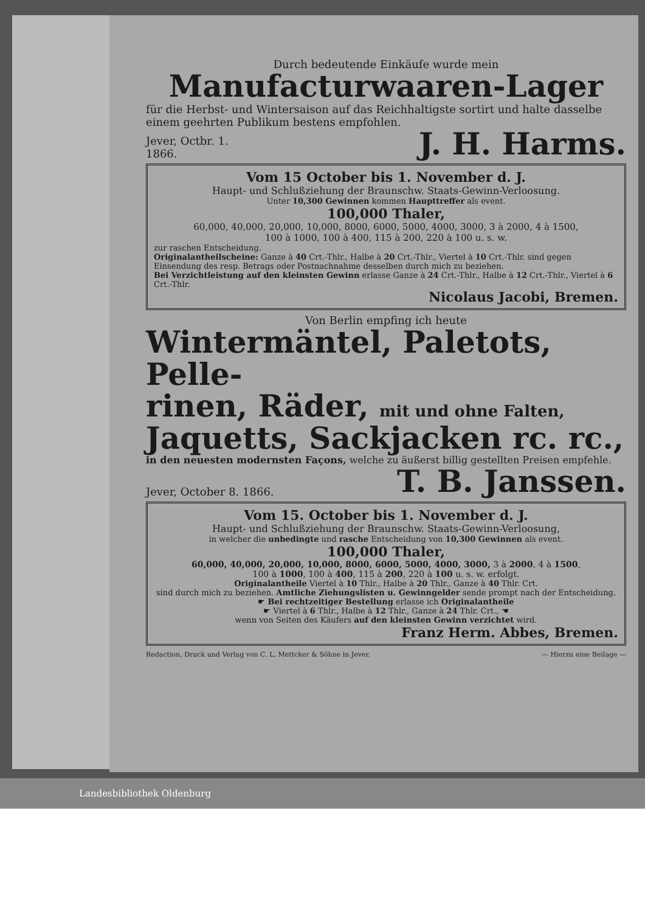Durch bedeutende Einkäufe wurde mein
Manufacturwaaren-Lager
für die Herbst- und Wintersaison auf das Reichhaltigste sortirt und halte dasselbe einem geehrten Publikum bestens empfohlen.
Jever, Octbr. 1.
1866.
J. H. Harms.
Vom 15 October bis 1. November d. J.
Haupt- und Schlußziehung der Braunschw. Staats-Gewinn-Verloosung.
Unter 10,300 Gewinnen kommen Haupttreffer als event.
100,000 Thaler,
60,000, 40,000, 20,000, 10,000, 8000, 6000, 5000, 4000, 3000, 3 à 2000, 4 à 1500,
100 à 1000, 100 à 400, 115 à 200, 220 à 100 u. s. w.
zur raschen Entscheidung.
Originalantheilscheine: Ganze à 40 Crt.-Thlr., Halbe à 20 Crt.-Thlr., Viertel à 10 Crt.-Thlr. sind gegen Einsendung des resp. Betrags oder Postnachnahme desselben durch mich zu beziehen.
Bei Verzichtleistung auf den kleinsten Gewinn erlasse Ganze à 24 Crt.-Thlr., Halbe à 12 Crt.-Thlr., Viertel à 6 Crt.-Thlr.
Nicolaus Jacobi, Bremen.
Von Berlin empfing ich heute
Wintermäntel, Paletots, Pelle-
rinen, Räder, mit und ohne Falten,
Jaquetts, Sackjacken rc. rc.,
in den neuesten modernsten Façons, welche zu äußerst billig gestellten Preisen empfehle.
Jever, October 8. 1866.
T. B. Janssen.
Vom 15. October bis 1. November d. J.
Haupt- und Schlußziehung der Braunschw. Staats-Gewinn-Verloosung,
in welcher die unbedingte und rasche Entscheidung von 10,300 Gewinnen als event.
100,000 Thaler,
60,000, 40,000, 20,000, 10,000, 8000, 6000, 5000, 4000, 3000, 3 à 2000, 4 à 1500,
100 à 1000, 100 à 400, 115 à 200, 220 à 100 u. s. w. erfolgt.
Originalantheile Viertel à 10 Thlr., Halbe à 20 Thlr., Ganze à 40 Thlr. Crt.
sind durch mich zu beziehen. Amtliche Ziehungslisten u. Gewinngelder sende prompt nach der Entscheidung.
☛ Bei rechtzeitiger Bestellung erlasse ich Originalantheile
☛ Viertel à 6 Thlr., Halbe à 12 Thlr., Ganze à 24 Thlr. Crt., ☚
wenn von Seiten des Käufers auf den kleinsten Gewinn verzichtet wird.
Franz Herm. Abbes, Bremen.
Redaction, Druck und Verlag von C. L. Mettcker & Söhne in Jever. — Hierzu eine Beilage —
Landesbibliothek Oldenburg